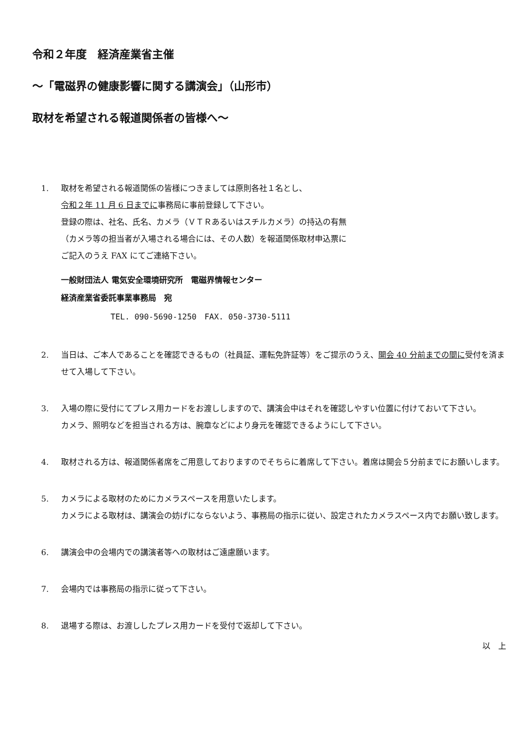令和２年度　経済産業省主催
～「電磁界の健康影響に関する講演会」（山形市）
取材を希望される報道関係者の皆様へ～
1. 取材を希望される報道関係の皆様につきましては原則各社１名とし、
令和２年 11 月 6 日までに事務局に事前登録して下さい。
登録の際は、社名、氏名、カメラ（ＶＴＲあるいはスチルカメラ）の持込の有無
（カメラ等の担当者が入場される場合には、その人数）を報道関係取材申込票に
ご記入のうえ FAX にてご連絡下さい。
一般財団法人 電気安全環境研究所　電磁界情報センター
経済産業省委託事業事務局　宛
TEL. 090-5690-1250　FAX. 050-3730-5111
2. 当日は、ご本人であることを確認できるもの（社員証、運転免許証等）をご提示のうえ、開会 40 分前までの間に受付を済ませて入場して下さい。
3. 入場の際に受付にてプレス用カードをお渡ししますので、講演会中はそれを確認しやすい位置に付けておいて下さい。
カメラ、照明などを担当される方は、腕章などにより身元を確認できるようにして下さい。
4. 取材される方は、報道関係者席をご用意しておりますのでそちらに着席して下さい。着席は開会５分前までにお願いします。
5. カメラによる取材のためにカメラスペースを用意いたします。
カメラによる取材は、講演会の妨げにならないよう、事務局の指示に従い、設定されたカメラスペース内でお願い致します。
6. 講演会中の会場内での講演者等への取材はご遠慮願います。
7. 会場内では事務局の指示に従って下さい。
8. 退場する際は、お渡ししたプレス用カードを受付で返却して下さい。
以　上